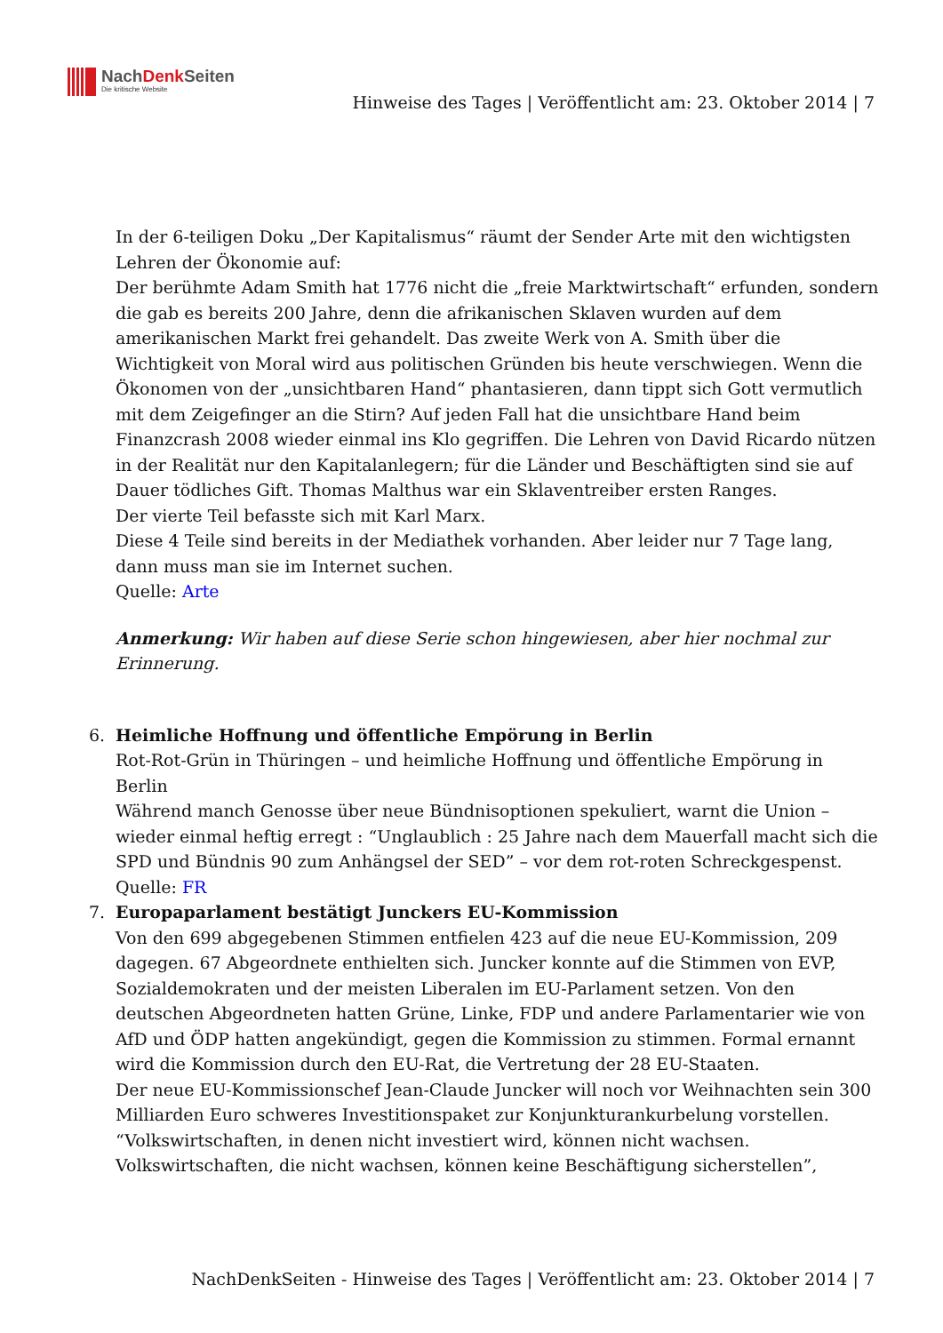NachDenk Seiten
Die kritische Website
Hinweise des Tages | Veröffentlicht am: 23. Oktober 2014 | 7
In der 6-teiligen Doku „Der Kapitalismus“ räumt der Sender Arte mit den wichtigsten Lehren der Ökonomie auf:
Der berühmte Adam Smith hat 1776 nicht die „freie Marktwirtschaft“ erfunden, sondern die gab es bereits 200 Jahre, denn die afrikanischen Sklaven wurden auf dem amerikanischen Markt frei gehandelt. Das zweite Werk von A. Smith über die Wichtigkeit von Moral wird aus politischen Gründen bis heute verschwiegen. Wenn die Ökonomen von der „unsichtbaren Hand“ phantasieren, dann tippt sich Gott vermutlich mit dem Zeigefinger an die Stirn? Auf jeden Fall hat die unsichtbare Hand beim Finanzcrash 2008 wieder einmal ins Klo gegriffen. Die Lehren von David Ricardo nützen in der Realität nur den Kapitalanlegern; für die Länder und Beschäftigten sind sie auf Dauer tödliches Gift. Thomas Malthus war ein Sklaventreiber ersten Ranges.
Der vierte Teil befasste sich mit Karl Marx.
Diese 4 Teile sind bereits in der Mediathek vorhanden. Aber leider nur 7 Tage lang, dann muss man sie im Internet suchen.
Quelle: Arte
Anmerkung: Wir haben auf diese Serie schon hingewiesen, aber hier nochmal zur Erinnerung.
6. Heimliche Hoffnung und öffentliche Empörung in Berlin
Rot-Rot-Grün in Thüringen – und heimliche Hoffnung und öffentliche Empörung in Berlin
Während manch Genosse über neue Bündnisoptionen spekuliert, warnt die Union – wieder einmal heftig erregt : “Unglaublich : 25 Jahre nach dem Mauerfall macht sich die SPD und Bündnis 90 zum Anhängsel der SED” – vor dem rot-roten Schreckgespenst.
Quelle: FR
7. Europaparlament bestätigt Junckers EU-Kommission
Von den 699 abgegebenen Stimmen entfielen 423 auf die neue EU-Kommission, 209 dagegen. 67 Abgeordnete enthielten sich. Juncker konnte auf die Stimmen von EVP, Sozialdemokraten und der meisten Liberalen im EU-Parlament setzen. Von den deutschen Abgeordneten hatten Grüne, Linke, FDP und andere Parlamentarier wie von AfD und ÖDP hatten angekündigt, gegen die Kommission zu stimmen. Formal ernannt wird die Kommission durch den EU-Rat, die Vertretung der 28 EU-Staaten.
Der neue EU-Kommissionschef Jean-Claude Juncker will noch vor Weihnachten sein 300 Milliarden Euro schweres Investitionspaket zur Konjunkturankurbelung vorstellen. “Volkswirtschaften, in denen nicht investiert wird, können nicht wachsen. Volkswirtschaften, die nicht wachsen, können keine Beschäftigung sicherstellen”,
NachDenkSeiten - Hinweise des Tages | Veröffentlicht am: 23. Oktober 2014 | 7